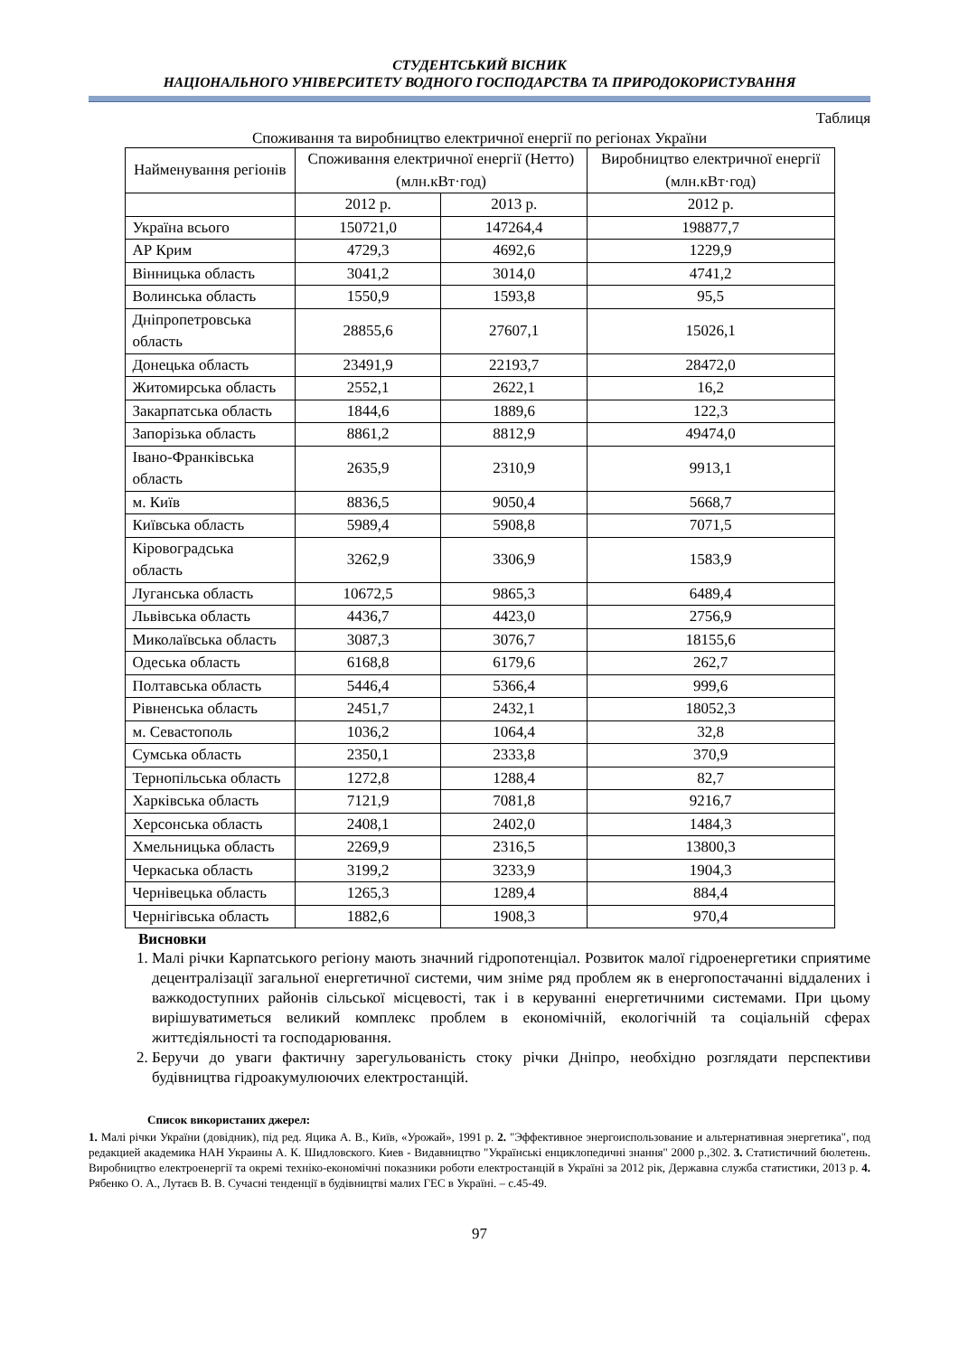СТУДЕНТСЬКИЙ ВІСНИК
НАЦІОНАЛЬНОГО УНІВЕРСИТЕТУ ВОДНОГО ГОСПОДАРСТВА ТА ПРИРОДОКОРИСТУВАННЯ
Таблиця
Споживання та виробництво електричної енергії по регіонах України
| Найменування регіонів | Споживання електричної енергії (Нетто) (млн.кВт·год) | | Виробництво електричної енергії (млн.кВт·год) |
| --- | --- | --- | --- |
| | 2012 р. | 2013 р. | 2012 р. |
| Україна всього | 150721,0 | 147264,4 | 198877,7 |
| АР Крим | 4729,3 | 4692,6 | 1229,9 |
| Вінницька область | 3041,2 | 3014,0 | 4741,2 |
| Волинська область | 1550,9 | 1593,8 | 95,5 |
| Дніпропетровська область | 28855,6 | 27607,1 | 15026,1 |
| Донецька область | 23491,9 | 22193,7 | 28472,0 |
| Житомирська область | 2552,1 | 2622,1 | 16,2 |
| Закарпатська область | 1844,6 | 1889,6 | 122,3 |
| Запорізька область | 8861,2 | 8812,9 | 49474,0 |
| Івано-Франківська область | 2635,9 | 2310,9 | 9913,1 |
| м. Київ | 8836,5 | 9050,4 | 5668,7 |
| Київська область | 5989,4 | 5908,8 | 7071,5 |
| Кіровоградська область | 3262,9 | 3306,9 | 1583,9 |
| Луганська область | 10672,5 | 9865,3 | 6489,4 |
| Львівська область | 4436,7 | 4423,0 | 2756,9 |
| Миколаївська область | 3087,3 | 3076,7 | 18155,6 |
| Одеська область | 6168,8 | 6179,6 | 262,7 |
| Полтавська область | 5446,4 | 5366,4 | 999,6 |
| Рівненська область | 2451,7 | 2432,1 | 18052,3 |
| м. Севастополь | 1036,2 | 1064,4 | 32,8 |
| Сумська область | 2350,1 | 2333,8 | 370,9 |
| Тернопільська область | 1272,8 | 1288,4 | 82,7 |
| Харківська область | 7121,9 | 7081,8 | 9216,7 |
| Херсонська область | 2408,1 | 2402,0 | 1484,3 |
| Хмельницька область | 2269,9 | 2316,5 | 13800,3 |
| Черкаська область | 3199,2 | 3233,9 | 1904,3 |
| Чернівецька область | 1265,3 | 1289,4 | 884,4 |
| Чернігівська область | 1882,6 | 1908,3 | 970,4 |
Висновки
1. Малі річки Карпатського регіону мають значний гідропотенціал. Розвиток малої гідроенергетики сприятиме децентралізації загальної енергетичної системи, чим зніме ряд проблем як в енергопостачанні віддалених і важкодоступних районів сільської місцевості, так і в керуванні енергетичними системами. При цьому вирішуватиметься великий комплекс проблем в економічній, екологічній та соціальній сферах життєдіяльності та господарювання.
2. Беручи до уваги фактичну зарегульованість стоку річки Дніпро, необхідно розглядати перспективи будівництва гідроакумулюючих електростанцій.
Список використаних джерел:
1. Малі річки України (довідник), під ред. Яцика А. В., Київ, «Урожай», 1991 р. 2. "Эффективное энергоиспользование и альтернативная энергетика", под редакцией академика НАН Украины А. К. Шидловского. Киев - Видавництво "Українські енциклопедичні знання" 2000 р.,302. 3. Статистичний бюлетень. Виробництво електроенергії та окремі техніко-економічні показники роботи електростанцій в Україні за 2012 рік, Державна служба статистики, 2013 р. 4. Рябенко О. А., Лутаєв В. В. Сучасні тенденції в будівництві малих ГЕС в Україні. – с.45-49.
97